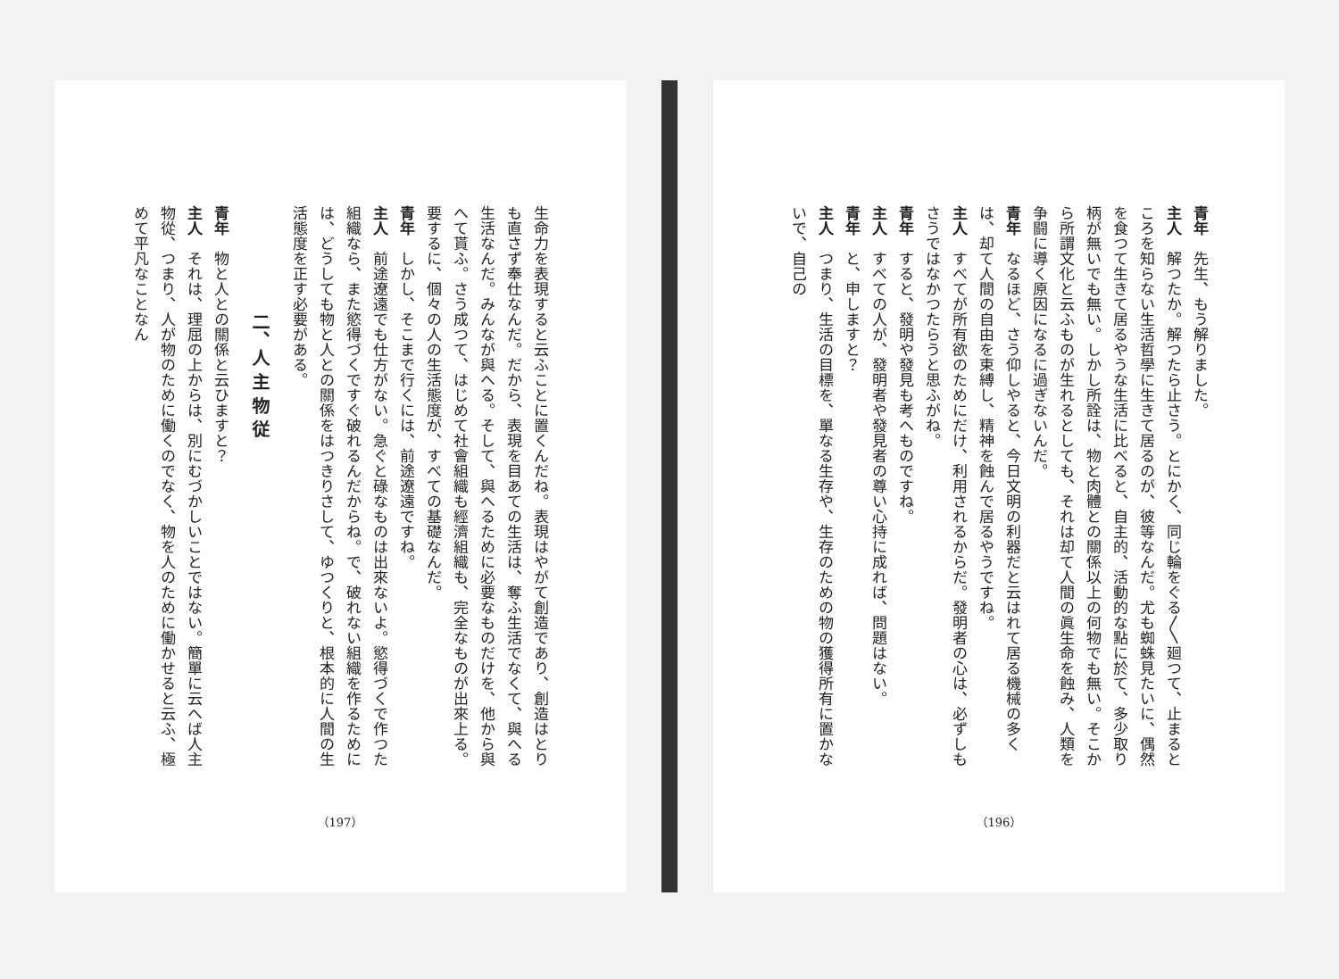青年　先生、もう解りました。
主人　解つたか。解つたら止さう。とにかく、同じ輪をぐる〳〵廻つて、止まるところを知らない生活哲學に生きて居るのが、彼等なんだ。尤も蜘蛛見たいに、偶然を食つて生きて居るやうな生活に比べると、自主的、活動的な點に於て、多少取り柄が無いでも無い。しかし所詮は、物と肉體との關係以上の何物でも無い。そこから所謂文化と云ふものが生れるとしても、それは却て人間の眞生命を蝕み、人類を争闘に導く原因になるに過ぎないんだ。
青年　なるほど、さう仰しやると、今日文明の利器だと云はれて居る機械の多くは、却て人間の自由を束縛し、精神を蝕んで居るやうですね。
主人　すべてが所有欲のためにだけ、利用されるからだ。發明者の心は、必ずしもさうではなかつたらうと思ふがね。
青年　すると、發明や發見も考へものですね。
主人　すべての人が、發明者や發見者の尊い心持に成れば、問題はない。
青年　と、申しますと？
主人　つまり、生活の目標を、單なる生存や、生存のための物の獲得所有に置かないで、自己の
（196）
生命力を表現すると云ふことに置くんだね。表現はやがて創造であり、創造はとりも直さず奉仕なんだ。だから、表現を目あての生活は、奪ふ生活でなくて、與へる生活なんだ。みんなが與へる。そして、與へるために必要なものだけを、他から與へて貰ふ。さう成つて、はじめて社會組織も經濟組織も、完全なものが出來上る。要するに、個々の人の生活態度が、すべての基礎なんだ。
青年　しかし、そこまで行くには、前途遼遠ですね。
主人　前途遼遠でも仕方がない。急ぐと碌なものは出來ないよ。慾得づくで作つた組織なら、また慾得づくですぐ破れるんだからね。で、破れない組織を作るためには、どうしても物と人との關係をはつきりさして、ゆつくりと、根本的に人間の生活態度を正す必要がある。
二、人 主 物 従
青年　物と人との關係と云ひますと？
主人　それは、理屈の上からは、別にむづかしいことではない。簡單に云へば人主物從、つまり、人が物のために働くのでなく、物を人のために働かせると云ふ、極めて平凡なことなん
（197）